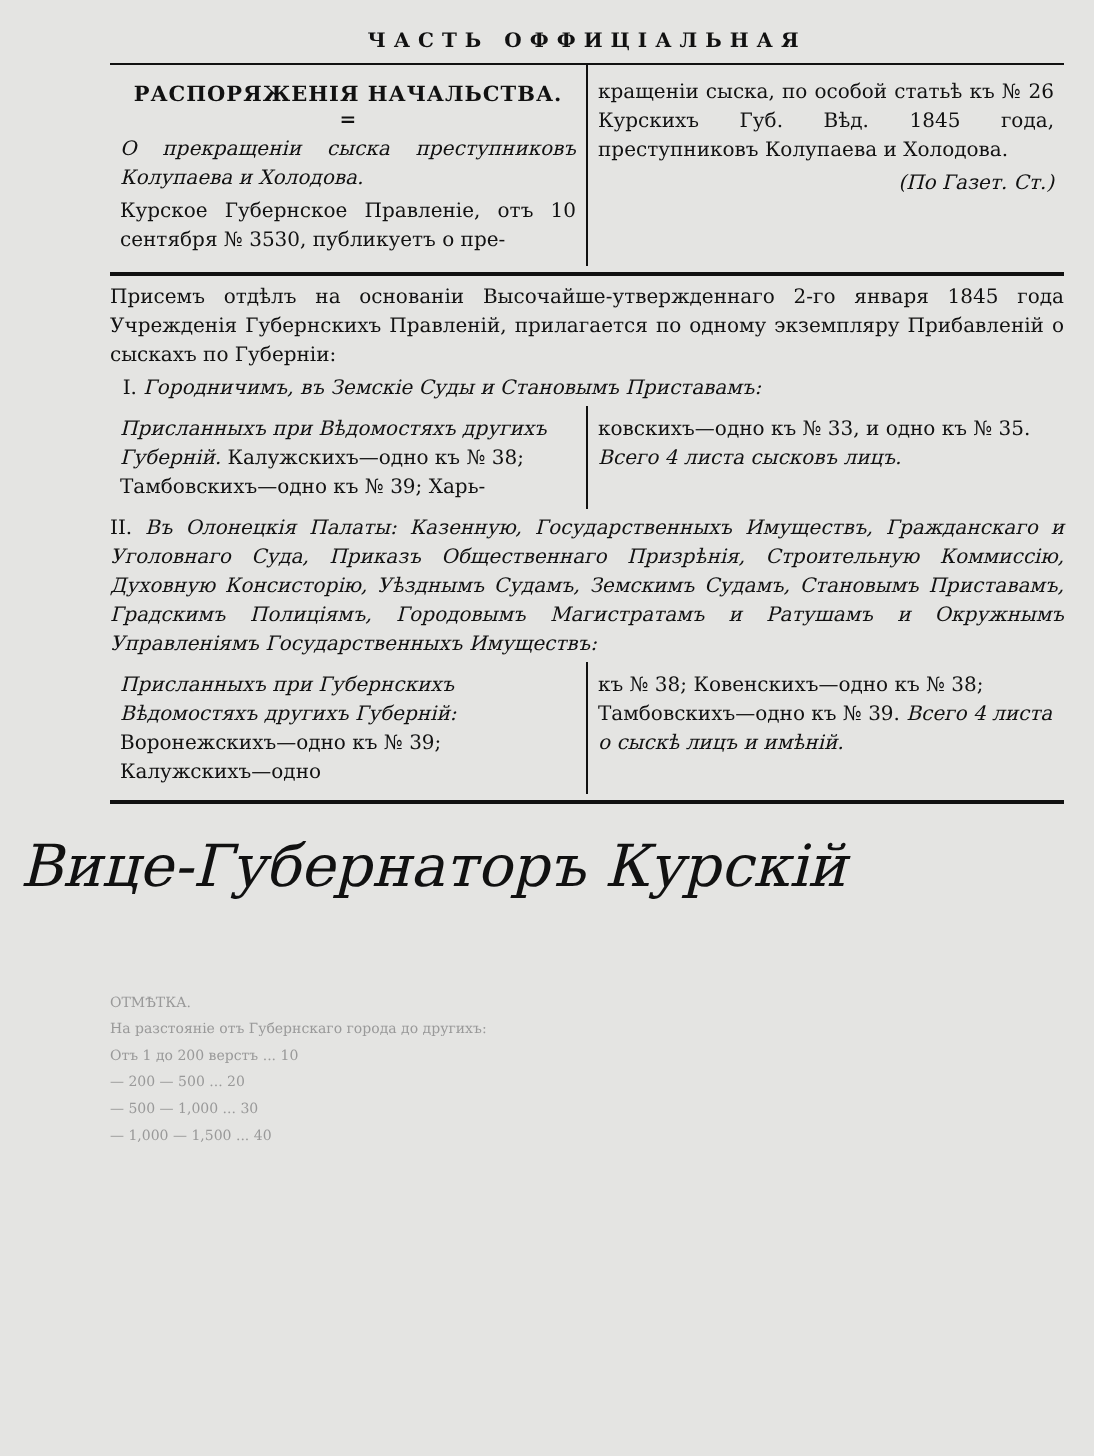ЧАСТЬ ОФФИЦІАЛЬНАЯ
РАСПОРЯЖЕНІЯ НАЧАЛЬСТВА.
=
О прекращеніи сыска преступниковъ Колупаева и Холодова.
Курское Губернское Правленіе, отъ 10 сентября № 3530, публикуетъ о пре-
кращеніи сыска, по особой статьѣ къ № 26 Курскихъ Губ. Вѣд. 1845 года, преступниковъ Колупаева и Холодова.
(По Газет. Ст.)
Присемъ отдѣлъ на основаніи Высочайше-утвержденнаго 2-го января 1845 года Учрежденія Губернскихъ Правленій, прилагается по одному экземпляру Прибавленій о сыскахъ по Губерніи:
I. Городничимъ, въ Земскіе Суды и Становымъ Приставамъ:
Присланныхъ при Вѣдомостяхъ другихъ Губерній. Калужскихъ—одно къ № 38; Тамбовскихъ—одно къ № 39; Харь-
ковскихъ—одно къ № 33, и одно къ № 35. Всего 4 листа сысковъ лицъ.
II. Въ Олонецкія Палаты: Казенную, Государственныхъ Имуществъ, Гражданскаго и Уголовнаго Суда, Приказъ Общественнаго Призрѣнія, Строительную Коммиссію, Духовную Консисторію, Уѣзднымъ Судамъ, Земскимъ Судамъ, Становымъ Приставамъ, Градскимъ Полиціямъ, Городовымъ Магистратамъ и Ратушамъ и Окружнымъ Управленіямъ Государственныхъ Имуществъ:
Присланныхъ при Губернскихъ Вѣдомостяхъ другихъ Губерній: Воронежскихъ—одно къ № 39; Калужскихъ—одно
къ № 38; Ковенскихъ—одно къ № 38; Тамбовскихъ—одно къ № 39. Всего 4 листа о сыскѣ лицъ и имѣній.
Вице-Губернаторъ Курскій
ОТМѢТКА.
На разстояніе отъ Губернскаго города до другихъ:
Отъ 1 до 200 верстъ ... 10
— 200 — 500 ... 20
— 500 — 1,000 ... 30
— 1,000 — 1,500 ... 40